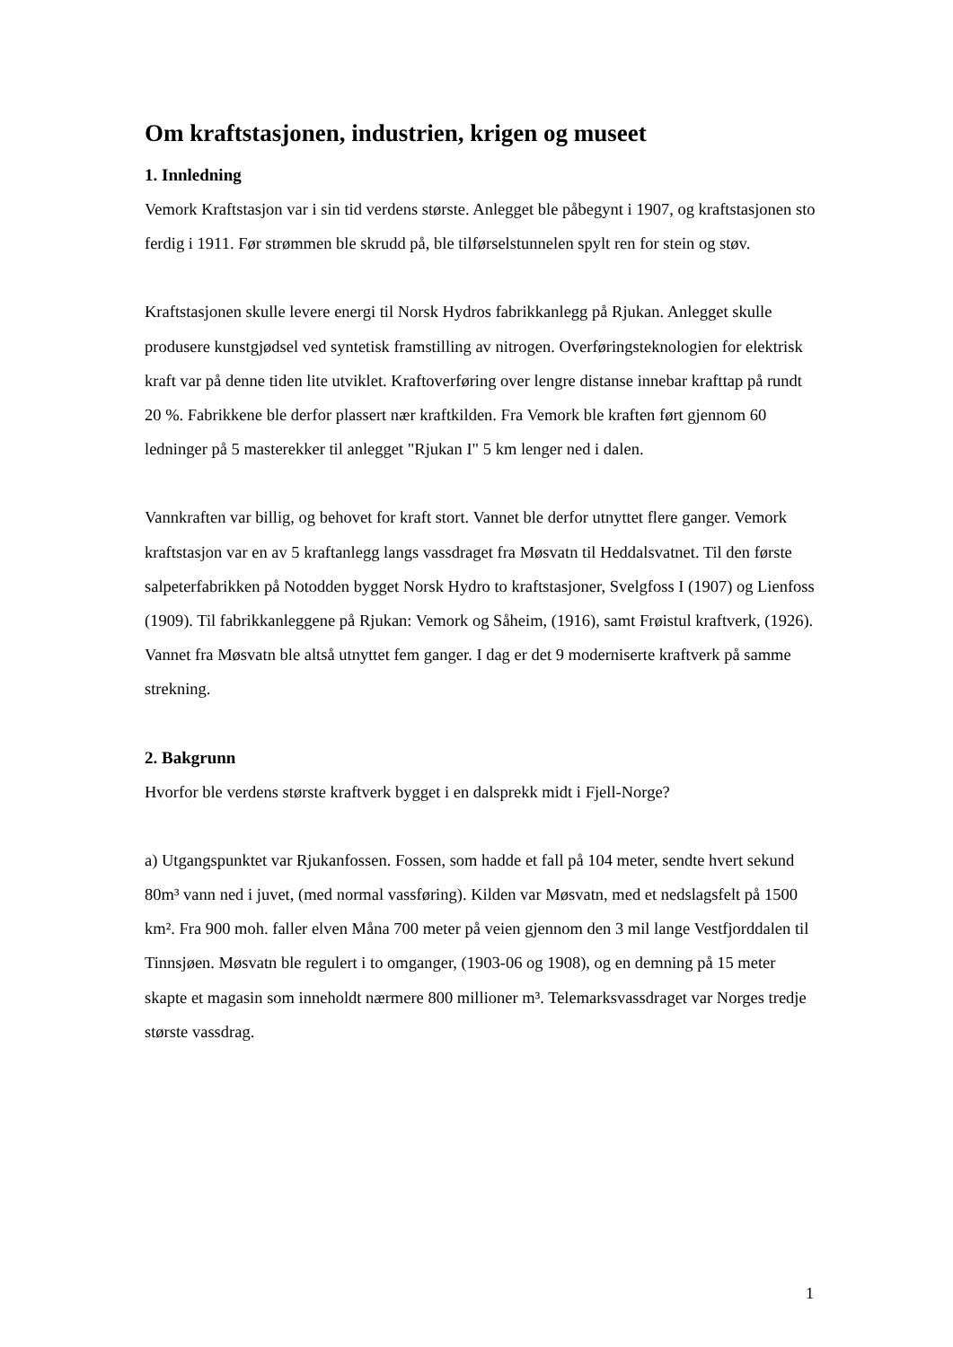Om kraftstasjonen, industrien, krigen og museet
1. Innledning
Vemork Kraftstasjon var i sin tid verdens største. Anlegget ble påbegynt i 1907, og kraftstasjonen sto ferdig i 1911. Før strømmen ble skrudd på, ble tilførselstunnelen spylt ren for stein og støv.
Kraftstasjonen skulle levere energi til Norsk Hydros fabrikkanlegg på Rjukan. Anlegget skulle produsere kunstgjødsel ved syntetisk framstilling av nitrogen. Overføringsteknologien for elektrisk kraft var på denne tiden lite utviklet. Kraftoverføring over lengre distanse innebar krafttap på rundt 20 %. Fabrikkene ble derfor plassert nær kraftkilden. Fra Vemork ble kraften ført gjennom 60 ledninger på 5 masterekker til anlegget "Rjukan I" 5 km lenger ned i dalen.
Vannkraften var billig, og behovet for kraft stort. Vannet ble derfor utnyttet flere ganger. Vemork kraftstasjon var en av 5 kraftanlegg langs vassdraget fra Møsvatn til Heddalsvatnet. Til den første salpeterfabrikken på Notodden bygget Norsk Hydro to kraftstasjoner, Svelgfoss I (1907) og Lienfoss (1909). Til fabrikkanleggene på Rjukan: Vemork og Såheim, (1916), samt Frøistul kraftverk, (1926). Vannet fra Møsvatn ble altså utnyttet fem ganger. I dag er det 9 moderniserte kraftverk på samme strekning.
2. Bakgrunn
Hvorfor ble verdens største kraftverk bygget i en dalsprekk midt i Fjell-Norge?
a) Utgangspunktet var Rjukanfossen. Fossen, som hadde et fall på 104 meter, sendte hvert sekund 80m³ vann ned i juvet, (med normal vassføring). Kilden var Møsvatn, med et nedslagsfelt på 1500 km². Fra 900 moh. faller elven Måna 700 meter på veien gjennom den 3 mil lange Vestfjorddalen til Tinnsjøen. Møsvatn ble regulert i to omganger, (1903-06 og 1908), og en demning på 15 meter skapte et magasin som inneholdt nærmere 800 millioner m³. Telemarksvassdraget var Norges tredje største vassdrag.
1